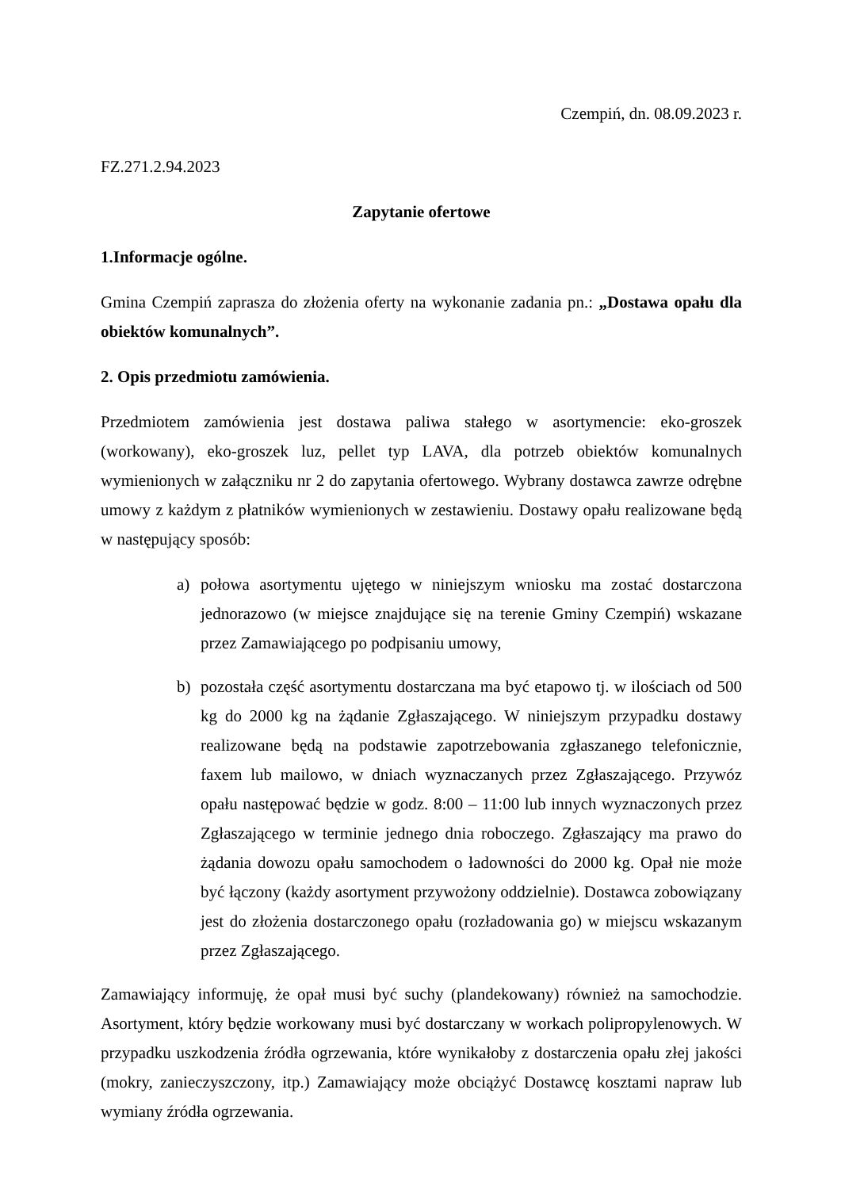Czempiń, dn. 08.09.2023 r.
FZ.271.2.94.2023
Zapytanie ofertowe
1.Informacje ogólne.
Gmina Czempiń zaprasza do złożenia oferty na wykonanie zadania pn.: „Dostawa opału dla obiektów komunalnych”.
2. Opis przedmiotu zamówienia.
Przedmiotem zamówienia jest dostawa paliwa stałego w asortymencie: eko-groszek (workowany), eko-groszek luz, pellet typ LAVA, dla potrzeb obiektów komunalnych wymienionych w załączniku nr 2 do zapytania ofertowego. Wybrany dostawca zawrze odrębne umowy z każdym z płatników wymienionych w zestawieniu. Dostawy opału realizowane będą w następujący sposób:
a) połowa asortymentu ujętego w niniejszym wniosku ma zostać dostarczona jednorazowo (w miejsce znajdujące się na terenie Gminy Czempiń) wskazane przez Zamawiającego po podpisaniu umowy,
b) pozostała część asortymentu dostarczana ma być etapowo tj. w ilościach od 500 kg do 2000 kg na żądanie Zgłaszającego. W niniejszym przypadku dostawy realizowane będą na podstawie zapotrzebowania zgłaszanego telefonicznie, faxem lub mailowo, w dniach wyznaczanych przez Zgłaszającego. Przywóz opału następować będzie w godz. 8:00 – 11:00 lub innych wyznaczonych przez Zgłaszającego w terminie jednego dnia roboczego. Zgłaszający ma prawo do żądania dowozu opału samochodem o ładowności do 2000 kg. Opał nie może być łączony (każdy asortyment przywożony oddzielnie). Dostawca zobowiązany jest do złożenia dostarczonego opału (rozładowania go) w miejscu wskazanym przez Zgłaszającego.
Zamawiający informuję, że opał musi być suchy (plandekowany) również na samochodzie. Asortyment, który będzie workowany musi być dostarczany w workach polipropylenowych. W przypadku uszkodzenia źródła ogrzewania, które wynikałoby z dostarczenia opału złej jakości (mokry, zanieczyszczony, itp.) Zamawiający może obciążyć Dostawcę kosztami napraw lub wymiany źródła ogrzewania.